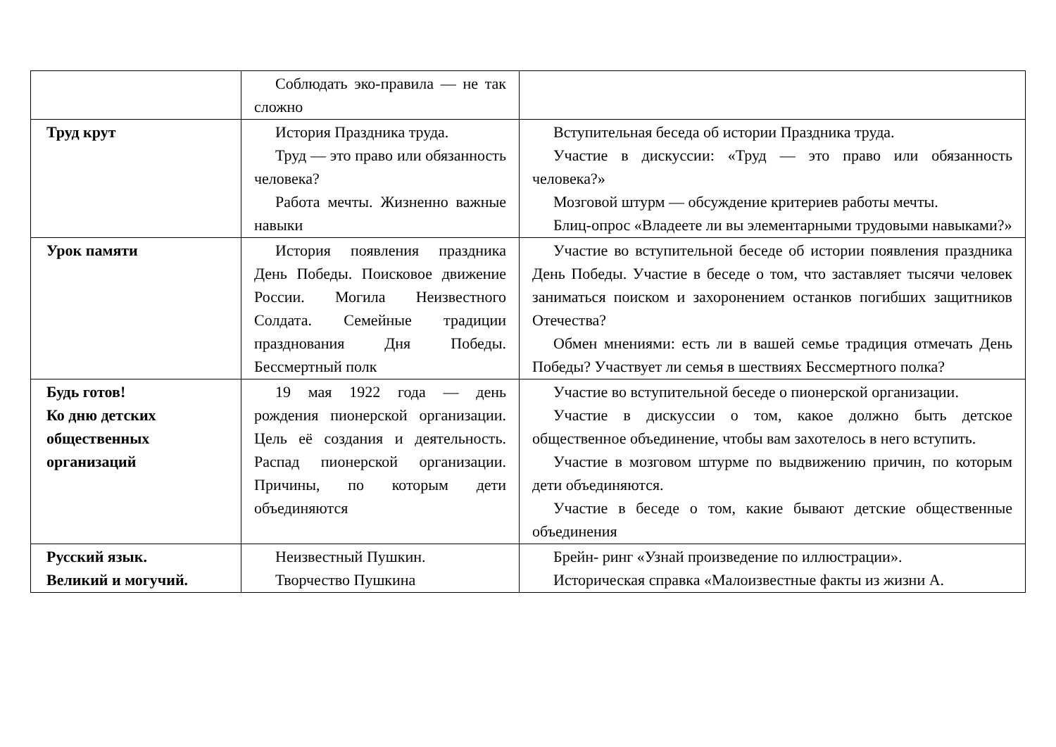| | Соблюдать эко-правила — не так сложно | |
| Труд крут | История Праздника труда. Труд — это право или обязанность человека? Работа мечты. Жизненно важные навыки | Вступительная беседа об истории Праздника труда. Участие в дискуссии: «Труд — это право или обязанность человека?» Мозговой штурм — обсуждение критериев работы мечты. Блиц-опрос «Владеете ли вы элементарными трудовыми навыками?» |
| Урок памяти | История появления праздника День Победы. Поисковое движение России. Могила Неизвестного Солдата. Семейные традиции празднования Дня Победы. Бессмертный полк | Участие во вступительной беседе об истории появления праздника День Победы. Участие в беседе о том, что заставляет тысячи человек заниматься поиском и захоронением останков погибших защитников Отечества? Обмен мнениями: есть ли в вашей семье традиция отмечать День Победы? Участвует ли семья в шествиях Бессмертного полка? |
| Будь готов! Ко дню детских общественных организаций | 19 мая 1922 года — день рождения пионерской организации. Цель её создания и деятельность. Распад пионерской организации. Причины, по которым дети объединяются | Участие во вступительной беседе о пионерской организации. Участие в дискуссии о том, какое должно быть детское общественное объединение, чтобы вам захотелось в него вступить. Участие в мозговом штурме по выдвижению причин, по которым дети объединяются. Участие в беседе о том, какие бывают детские общественные объединения |
| Русский язык. Великий и могучий. | Неизвестный Пушкин. Творчество Пушкина | Брейн- ринг «Узнай произведение по иллюстрации». Историческая справка «Малоизвестные факты из жизни А. |